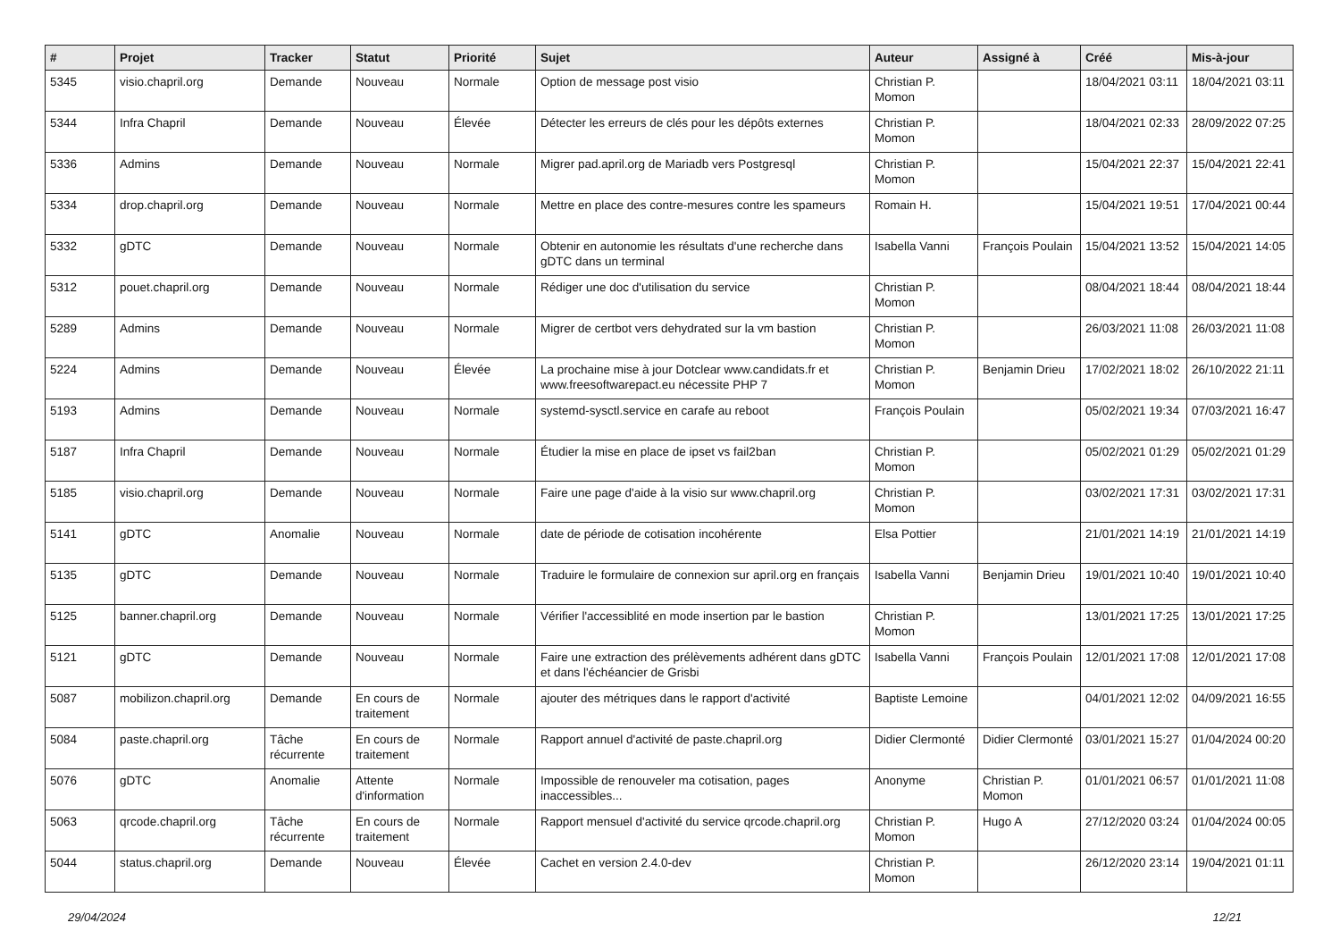| # | Projet | Tracker | Statut | Priorité | Sujet | Auteur | Assigné à | Créé | Mis-à-jour |
| --- | --- | --- | --- | --- | --- | --- | --- | --- | --- |
| 5345 | visio.chapril.org | Demande | Nouveau | Normale | Option de message post visio | Christian P. Momon | | 18/04/2021 03:11 | 18/04/2021 03:11 |
| 5344 | Infra Chapril | Demande | Nouveau | Élevée | Détecter les erreurs de clés pour les dépôts externes | Christian P. Momon | | 18/04/2021 02:33 | 28/09/2022 07:25 |
| 5336 | Admins | Demande | Nouveau | Normale | Migrer pad.april.org de Mariadb vers Postgresql | Christian P. Momon | | 15/04/2021 22:37 | 15/04/2021 22:41 |
| 5334 | drop.chapril.org | Demande | Nouveau | Normale | Mettre en place des contre-mesures contre les spameurs | Romain H. | | 15/04/2021 19:51 | 17/04/2021 00:44 |
| 5332 | gDTC | Demande | Nouveau | Normale | Obtenir en autonomie les résultats d'une recherche dans gDTC dans un terminal | Isabella Vanni | François Poulain | 15/04/2021 13:52 | 15/04/2021 14:05 |
| 5312 | pouet.chapril.org | Demande | Nouveau | Normale | Rédiger une doc d'utilisation du service | Christian P. Momon | | 08/04/2021 18:44 | 08/04/2021 18:44 |
| 5289 | Admins | Demande | Nouveau | Normale | Migrer de certbot vers dehydrated sur la vm bastion | Christian P. Momon | | 26/03/2021 11:08 | 26/03/2021 11:08 |
| 5224 | Admins | Demande | Nouveau | Élevée | La prochaine mise à jour Dotclear www.candidats.fr et www.freesoftwarepact.eu nécessite PHP 7 | Christian P. Momon | Benjamin Drieu | 17/02/2021 18:02 | 26/10/2022 21:11 |
| 5193 | Admins | Demande | Nouveau | Normale | systemd-sysctl.service en carafe au reboot | François Poulain | | 05/02/2021 19:34 | 07/03/2021 16:47 |
| 5187 | Infra Chapril | Demande | Nouveau | Normale | Étudier la mise en place de ipset vs fail2ban | Christian P. Momon | | 05/02/2021 01:29 | 05/02/2021 01:29 |
| 5185 | visio.chapril.org | Demande | Nouveau | Normale | Faire une page d'aide à la visio sur www.chapril.org | Christian P. Momon | | 03/02/2021 17:31 | 03/02/2021 17:31 |
| 5141 | gDTC | Anomalie | Nouveau | Normale | date de période de cotisation incohérente | Elsa Pottier | | 21/01/2021 14:19 | 21/01/2021 14:19 |
| 5135 | gDTC | Demande | Nouveau | Normale | Traduire le formulaire de connexion sur april.org en français | Isabella Vanni | Benjamin Drieu | 19/01/2021 10:40 | 19/01/2021 10:40 |
| 5125 | banner.chapril.org | Demande | Nouveau | Normale | Vérifier l'accessiblité en mode insertion par le bastion | Christian P. Momon | | 13/01/2021 17:25 | 13/01/2021 17:25 |
| 5121 | gDTC | Demande | Nouveau | Normale | Faire une extraction des prélèvements adhérent dans gDTC et dans l'échéancier de Grisbi | Isabella Vanni | François Poulain | 12/01/2021 17:08 | 12/01/2021 17:08 |
| 5087 | mobilizon.chapril.org | Demande | En cours de traitement | Normale | ajouter des métriques dans le rapport d'activité | Baptiste Lemoine | | 04/01/2021 12:02 | 04/09/2021 16:55 |
| 5084 | paste.chapril.org | Tâche récurrente | En cours de traitement | Normale | Rapport annuel d'activité de paste.chapril.org | Didier Clermonté | Didier Clermonté | 03/01/2021 15:27 | 01/04/2024 00:20 |
| 5076 | gDTC | Anomalie | Attente d'information | Normale | Impossible de renouveler ma cotisation, pages inaccessibles... | Anonyme | Christian P. Momon | 01/01/2021 06:57 | 01/01/2021 11:08 |
| 5063 | qrcode.chapril.org | Tâche récurrente | En cours de traitement | Normale | Rapport mensuel d'activité du service qrcode.chapril.org | Christian P. Momon | Hugo A | 27/12/2020 03:24 | 01/04/2024 00:05 |
| 5044 | status.chapril.org | Demande | Nouveau | Élevée | Cachet en version 2.4.0-dev | Christian P. Momon | | 26/12/2020 23:14 | 19/04/2021 01:11 |
29/04/2024 12/21